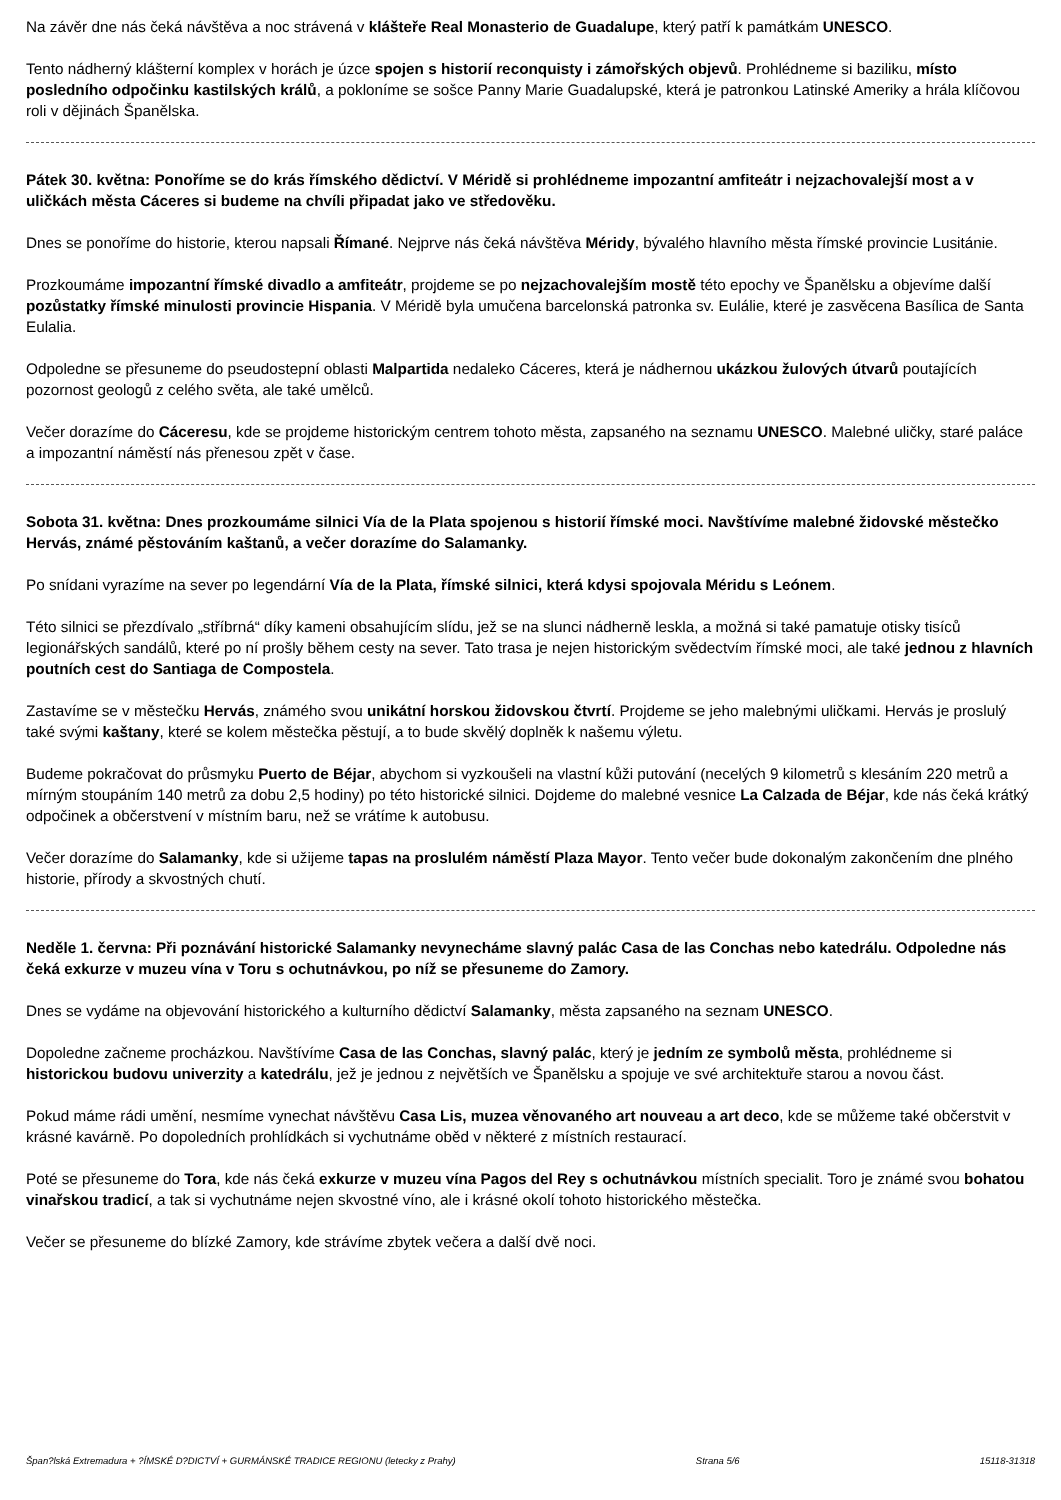Na závěr dne nás čeká návštěva a noc strávená v klášteře Real Monasterio de Guadalupe, který patří k památkám UNESCO.
Tento nádherný klášterní komplex v horách je úzce spojen s historií reconquisty i zámořských objevů. Prohlédneme si baziliku, místo posledního odpočinku kastilských králů, a pokloníme se sošce Panny Marie Guadalupské, která je patronkou Latinské Ameriky a hrála klíčovou roli v dějinách Španělska.
Pátek 30. května: Ponoříme se do krás římského dědictví. V Méridě si prohlédneme impozantní amfiteátr i nejzachovalejší most a v uličkách města Cáceres si budeme na chvíli připadat jako ve středověku.
Dnes se ponoříme do historie, kterou napsali Římané. Nejprve nás čeká návštěva Méridy, bývalého hlavního města římské provincie Lusitánie.
Prozkoumáme impozantní římské divadlo a amfiteátr, projdeme se po nejzachovalejším mostě této epochy ve Španělsku a objevíme další pozůstatky římské minulosti provincie Hispania. V Méridě byla umučena barcelonská patronka sv. Eulálie, které je zasvěcena Basílica de Santa Eulalia.
Odpoledne se přesuneme do pseudostepní oblasti Malpartida nedaleko Cáceres, která je nádhernou ukázkou žulových útvarů poutajících pozornost geologů z celého světa, ale také umělců.
Večer dorazíme do Cáceresu, kde se projdeme historickým centrem tohoto města, zapsaného na seznamu UNESCO. Malebné uličky, staré paláce a impozantní náměstí nás přenesou zpět v čase.
Sobota 31. května: Dnes prozkoumáme silnici Vía de la Plata spojenou s historií římské moci. Navštívíme malebné židovské městečko Hervás, známé pěstováním kaštanů, a večer dorazíme do Salamanky.
Po snídani vyrazíme na sever po legendární Vía de la Plata, římské silnici, která kdysi spojovala Méridu s Leónem.
Této silnici se přezdívalo „stříbrná“ díky kameni obsahujícím slídu, jež se na slunci nádherně leskla, a možná si také pamatuje otisky tisíců legionářských sandálů, které po ní prošly během cesty na sever. Tato trasa je nejen historickým svědectvím římské moci, ale také jednou z hlavních poutních cest do Santiaga de Compostela.
Zastavíme se v městečku Hervás, známého svou unikátní horskou židovskou čtvrtí. Projdeme se jeho malebnými uličkami. Hervás je proslulý také svými kaštany, které se kolem městečka pěstují, a to bude skvělý doplněk k našemu výletu.
Budeme pokračovat do průsmyku Puerto de Béjar, abychom si vyzkoušeli na vlastní kůži putování (necelých 9 kilometrů s klesáním 220 metrů a mírným stoupáním 140 metrů za dobu 2,5 hodiny) po této historické silnici. Dojdeme do malebné vesnice La Calzada de Béjar, kde nás čeká krátký odpočinek a občerstvení v místním baru, než se vrátíme k autobusu.
Večer dorazíme do Salamanky, kde si užijeme tapas na proslulém náměstí Plaza Mayor. Tento večer bude dokonalým zakončením dne plného historie, přírody a skvostných chutí.
Neděle 1. června: Při poznávání historické Salamanky nevynecháme slavný palác Casa de las Conchas nebo katedrálu. Odpoledne nás čeká exkurze v muzeu vína v Toru s ochutnávkou, po níž se přesuneme do Zamory.
Dnes se vydáme na objevování historického a kulturního dědictví Salamanky, města zapsaného na seznam UNESCO.
Dopoledne začneme procházkou. Navštívíme Casa de las Conchas, slavný palác, který je jedním ze symbolů města, prohlédneme si historickou budovu univerzity a katedrálu, jež je jednou z největších ve Španělsku a spojuje ve své architektuře starou a novou část.
Pokud máme rádi umění, nesmíme vynechat návštěvu Casa Lis, muzea věnovaného art nouveau a art deco, kde se můžeme také občerstvit v krásné kavárně. Po dopoledních prohlídkách si vychutnáme oběd v některé z místních restaurací.
Poté se přesuneme do Tora, kde nás čeká exkurze v muzeu vína Pagos del Rey s ochutnávkou místních specialit. Toro je známé svou bohatou vinařskou tradicí, a tak si vychutnáme nejen skvostné víno, ale i krásné okolí tohoto historického městečka.
Večer se přesuneme do blízké Zamory, kde strávíme zbytek večera a další dvě noci.
Špan?lská Extremadura + ?ÍMSKÉ D?DICTVÍ + GURMÁNSKÉ TRADICE REGIONU (letecky z Prahy) Strana 5/6 15118-31318